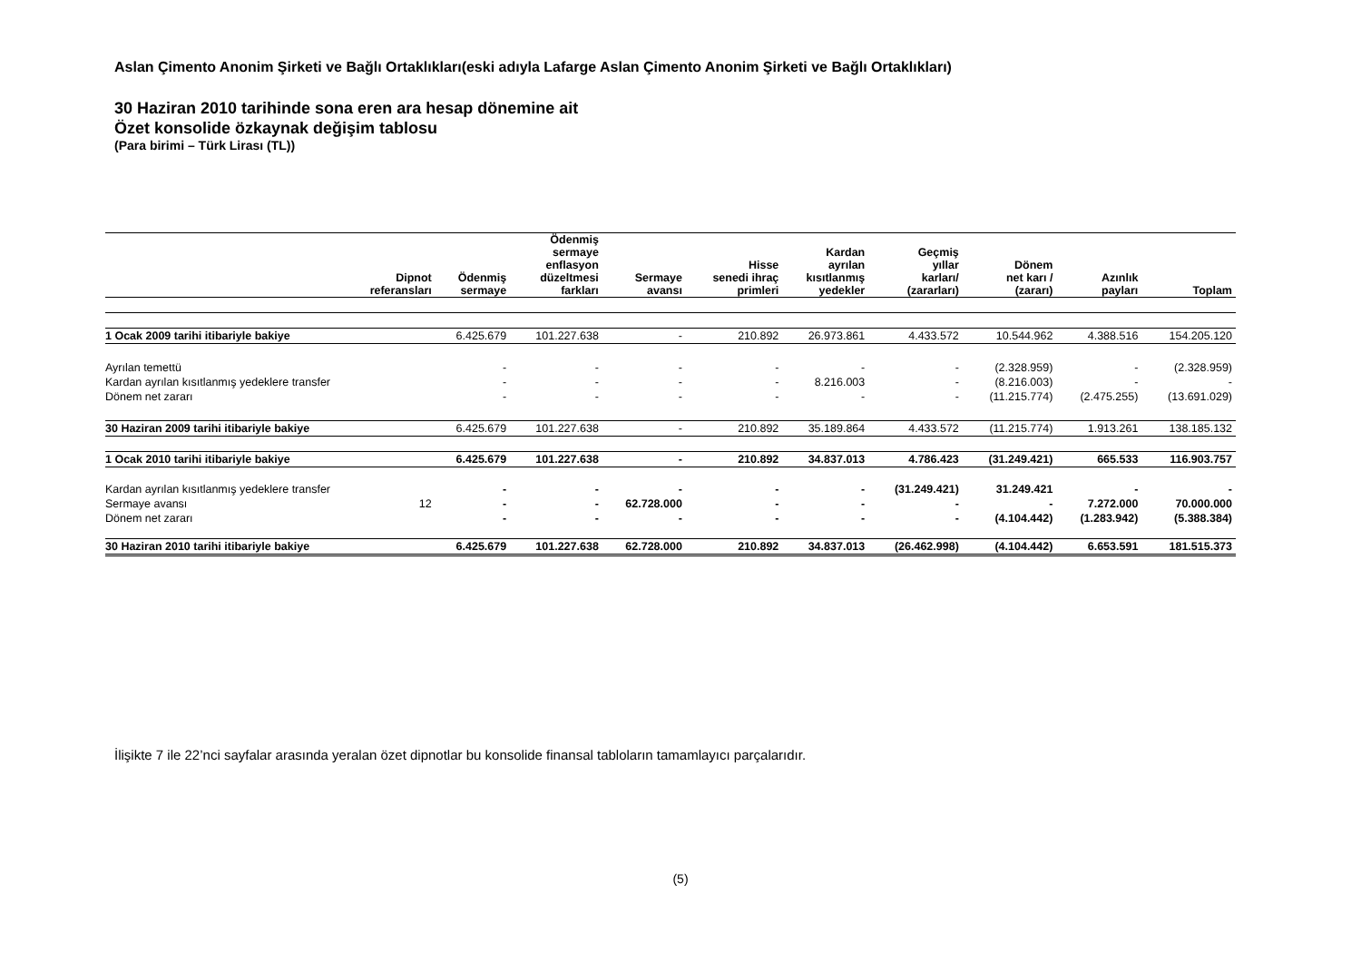Aslan Çimento Anonim Şirketi ve Bağlı Ortaklıkları(eski adıyla Lafarge Aslan Çimento Anonim Şirketi ve Bağlı Ortaklıkları)
30 Haziran 2010 tarihinde sona eren ara hesap dönemine ait
Özet konsolide özkaynak değişim tablosu
(Para birimi – Türk Lirası (TL))
| | Dipnot referansları | Ödenmiş sermaye | Ödenmiş sermaye enflasyon düzeltmesi farkları | Sermaye avansı | Hisse senedi ihraç primleri | Kardan ayrılan kısıtlanmış yedekler | Geçmiş yıllar karları/ (zararları) | Dönem net karı / (zararı) | Azınlık payları | Toplam |
| --- | --- | --- | --- | --- | --- | --- | --- | --- | --- | --- |
| 1 Ocak 2009 tarihi itibariyle bakiye | | 6.425.679 | 101.227.638 | - | 210.892 | 26.973.861 | 4.433.572 | 10.544.962 | 4.388.516 | 154.205.120 |
| Ayrılan temettü | | - | - | - | - | - | - | (2.328.959) | - | (2.328.959) |
| Kardan ayrılan kısıtlanmış yedeklere transfer | | - | - | - | - | 8.216.003 | - | (8.216.003) | - | - |
| Dönem net zararı | | - | - | - | - | - | - | (11.215.774) | (2.475.255) | (13.691.029) |
| 30 Haziran 2009 tarihi itibariyle bakiye | | 6.425.679 | 101.227.638 | - | 210.892 | 35.189.864 | 4.433.572 | (11.215.774) | 1.913.261 | 138.185.132 |
| 1 Ocak 2010 tarihi itibariyle bakiye | | 6.425.679 | 101.227.638 | - | 210.892 | 34.837.013 | 4.786.423 | (31.249.421) | 665.533 | 116.903.757 |
| Kardan ayrılan kısıtlanmış yedeklere transfer | | - | - | - | - | - | (31.249.421) | 31.249.421 | - | - |
| Sermaye avansı | 12 | - | - | 62.728.000 | - | - | - | - | 7.272.000 | 70.000.000 |
| Dönem net zararı | | - | - | - | - | - | - | (4.104.442) | (1.283.942) | (5.388.384) |
| 30 Haziran 2010 tarihi itibariyle bakiye | | 6.425.679 | 101.227.638 | 62.728.000 | 210.892 | 34.837.013 | (26.462.998) | (4.104.442) | 6.653.591 | 181.515.373 |
İlişikte 7 ile 22’nci sayfalar arasında yeralan özet dipnotlar bu konsolide finansal tabloların tamamlayıcı parçalarıdır.
(5)